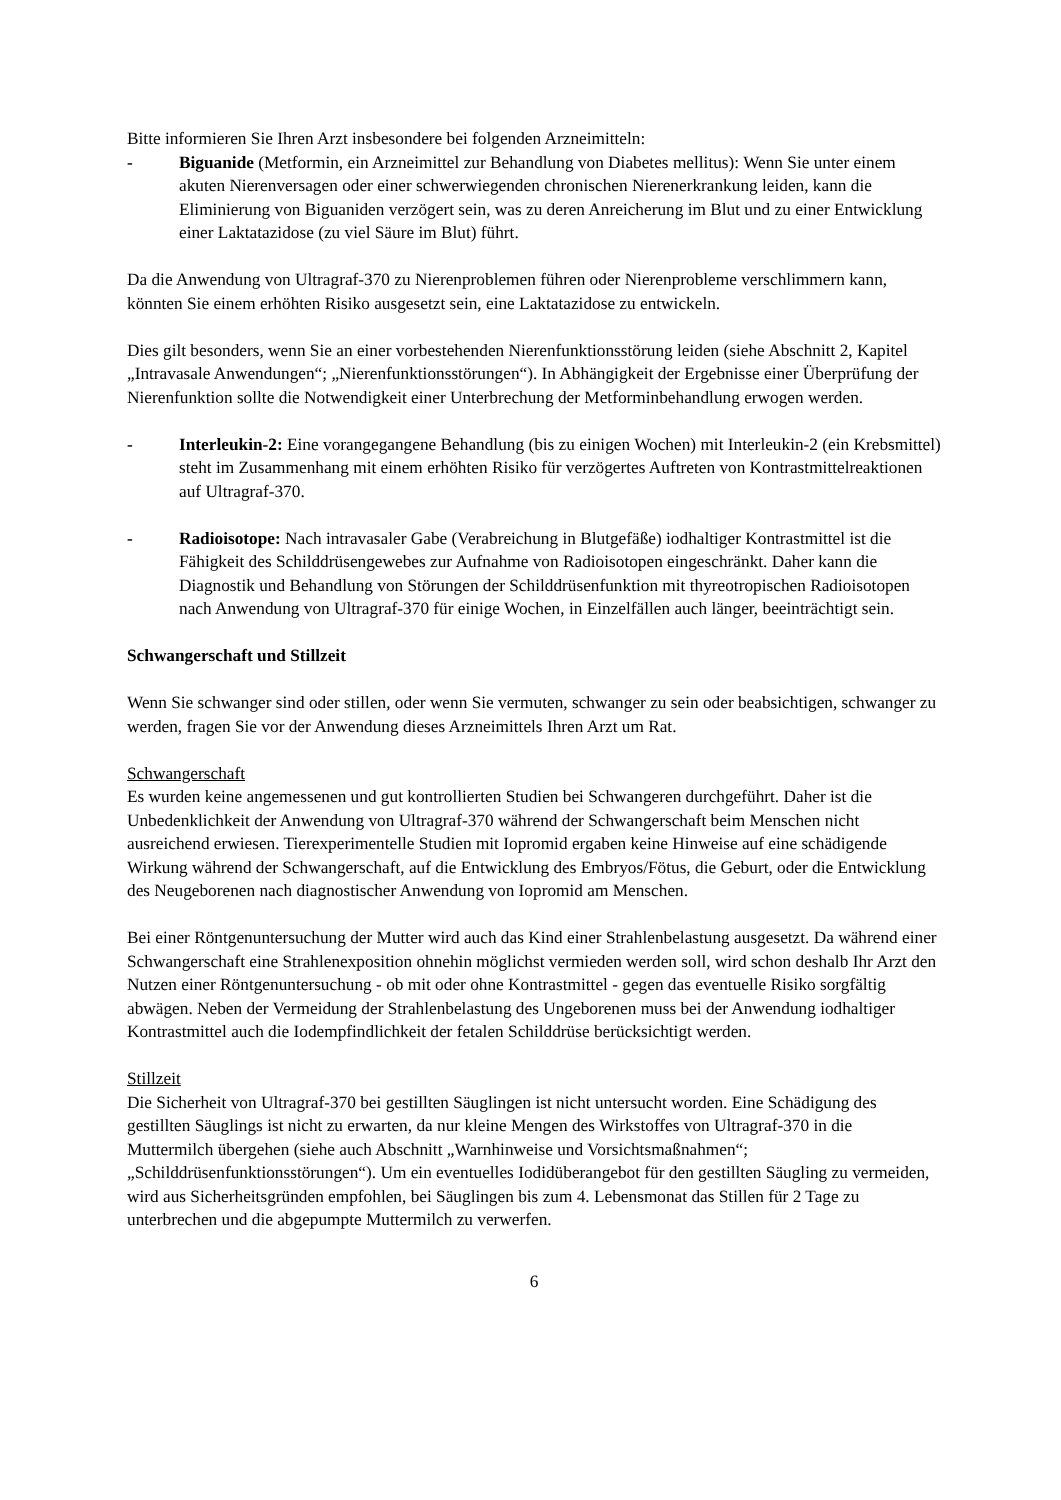Bitte informieren Sie Ihren Arzt insbesondere bei folgenden Arzneimitteln:
- Biguanide (Metformin, ein Arzneimittel zur Behandlung von Diabetes mellitus): Wenn Sie unter einem akuten Nierenversagen oder einer schwerwiegenden chronischen Nierenerkrankung leiden, kann die Eliminierung von Biguaniden verzögert sein, was zu deren Anreicherung im Blut und zu einer Entwicklung einer Laktatazidose (zu viel Säure im Blut) führt.
Da die Anwendung von Ultragraf-370 zu Nierenproblemen führen oder Nierenprobleme verschlimmern kann, könnten Sie einem erhöhten Risiko ausgesetzt sein, eine Laktatazidose zu entwickeln.
Dies gilt besonders, wenn Sie an einer vorbestehenden Nierenfunktionsstörung leiden (siehe Abschnitt 2, Kapitel „Intravasale Anwendungen“; „Nierenfunktionsstörungen“). In Abhängigkeit der Ergebnisse einer Überprüfung der Nierenfunktion sollte die Notwendigkeit einer Unterbrechung der Metforminbehandlung erwogen werden.
- Interleukin-2: Eine vorangegangene Behandlung (bis zu einigen Wochen) mit Interleukin-2 (ein Krebsmittel) steht im Zusammenhang mit einem erhöhten Risiko für verzögertes Auftreten von Kontrastmittelreaktionen auf Ultragraf-370.
- Radioisotope: Nach intravasaler Gabe (Verabreichung in Blutgefäße) iodhaltiger Kontrastmittel ist die Fähigkeit des Schilddrüsengewebes zur Aufnahme von Radioisotopen eingeschränkt. Daher kann die Diagnostik und Behandlung von Störungen der Schilddrüsenfunktion mit thyreotropischen Radioisotopen nach Anwendung von Ultragraf-370 für einige Wochen, in Einzelfällen auch länger, beeinträchtigt sein.
Schwangerschaft und Stillzeit
Wenn Sie schwanger sind oder stillen, oder wenn Sie vermuten, schwanger zu sein oder beabsichtigen, schwanger zu werden, fragen Sie vor der Anwendung dieses Arzneimittels Ihren Arzt um Rat.
Schwangerschaft
Es wurden keine angemessenen und gut kontrollierten Studien bei Schwangeren durchgeführt. Daher ist die Unbedenklichkeit der Anwendung von Ultragraf-370 während der Schwangerschaft beim Menschen nicht ausreichend erwiesen. Tierexperimentelle Studien mit Iopromid ergaben keine Hinweise auf eine schädigende Wirkung während der Schwangerschaft, auf die Entwicklung des Embryos/Fötus, die Geburt, oder die Entwicklung des Neugeborenen nach diagnostischer Anwendung von Iopromid am Menschen.
Bei einer Röntgenuntersuchung der Mutter wird auch das Kind einer Strahlenbelastung ausgesetzt. Da während einer Schwangerschaft eine Strahlenexposition ohnehin möglichst vermieden werden soll, wird schon deshalb Ihr Arzt den Nutzen einer Röntgenuntersuchung - ob mit oder ohne Kontrastmittel - gegen das eventuelle Risiko sorgfältig abwägen. Neben der Vermeidung der Strahlenbelastung des Ungeborenen muss bei der Anwendung iodhaltiger Kontrastmittel auch die Iodempfindlichkeit der fetalen Schilddrüse berücksichtigt werden.
Stillzeit
Die Sicherheit von Ultragraf-370 bei gestillten Säuglingen ist nicht untersucht worden. Eine Schädigung des gestillten Säuglings ist nicht zu erwarten, da nur kleine Mengen des Wirkstoffes von Ultragraf-370 in die Muttermilch übergehen (siehe auch Abschnitt „Warnhinweise und Vorsichtsmaßnahmen“; „Schilddrüsenfunktionsstörungen“). Um ein eventuelles Iodidüberangebot für den gestillten Säugling zu vermeiden, wird aus Sicherheitsgründen empfohlen, bei Säuglingen bis zum 4. Lebensmonat das Stillen für 2 Tage zu unterbrechen und die abgepumpte Muttermilch zu verwerfen.
6